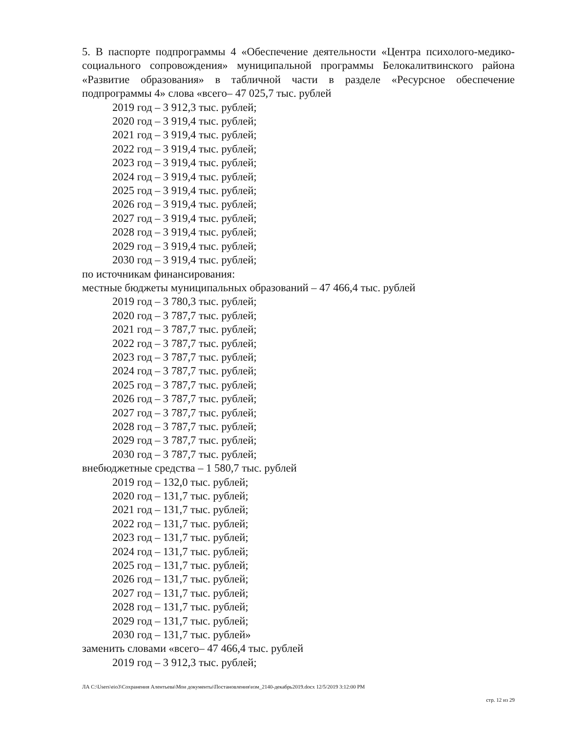5. В паспорте подпрограммы 4 «Обеспечение деятельности «Центра психолого-медико-социального сопровождения» муниципальной программы Белокалитвинского района «Развитие образования» в табличной части в разделе «Ресурсное обеспечение подпрограммы 4» слова «всего– 47 025,7 тыс. рублей
2019 год – 3 912,3 тыс. рублей;
2020 год – 3 919,4 тыс. рублей;
2021 год – 3 919,4 тыс. рублей;
2022 год – 3 919,4 тыс. рублей;
2023 год – 3 919,4 тыс. рублей;
2024 год – 3 919,4 тыс. рублей;
2025 год – 3 919,4 тыс. рублей;
2026 год – 3 919,4 тыс. рублей;
2027 год – 3 919,4 тыс. рублей;
2028 год – 3 919,4 тыс. рублей;
2029 год – 3 919,4 тыс. рублей;
2030 год – 3 919,4 тыс. рублей;
по источникам финансирования:
местные бюджеты муниципальных образований – 47 466,4 тыс. рублей
2019 год – 3 780,3 тыс. рублей;
2020 год – 3 787,7 тыс. рублей;
2021 год – 3 787,7 тыс. рублей;
2022 год – 3 787,7 тыс. рублей;
2023 год – 3 787,7 тыс. рублей;
2024 год – 3 787,7 тыс. рублей;
2025 год – 3 787,7 тыс. рублей;
2026 год – 3 787,7 тыс. рублей;
2027 год – 3 787,7 тыс. рублей;
2028 год – 3 787,7 тыс. рублей;
2029 год – 3 787,7 тыс. рублей;
2030 год – 3 787,7 тыс. рублей;
внебюджетные средства – 1 580,7 тыс. рублей
2019 год – 132,0 тыс. рублей;
2020 год – 131,7 тыс. рублей;
2021 год – 131,7 тыс. рублей;
2022 год – 131,7 тыс. рублей;
2023 год – 131,7 тыс. рублей;
2024 год – 131,7 тыс. рублей;
2025 год – 131,7 тыс. рублей;
2026 год – 131,7 тыс. рублей;
2027 год – 131,7 тыс. рублей;
2028 год – 131,7 тыс. рублей;
2029 год – 131,7 тыс. рублей;
2030 год – 131,7 тыс. рублей»
заменить словами «всего– 47 466,4 тыс. рублей
2019 год – 3 912,3 тыс. рублей;
ЛА C:\Users\eio3\Сохранения Алентьева\Мои документы\Постановления\изм_2140-декабрь2019.docx 12/5/2019 3:12:00 PM
стр. 12 из 29